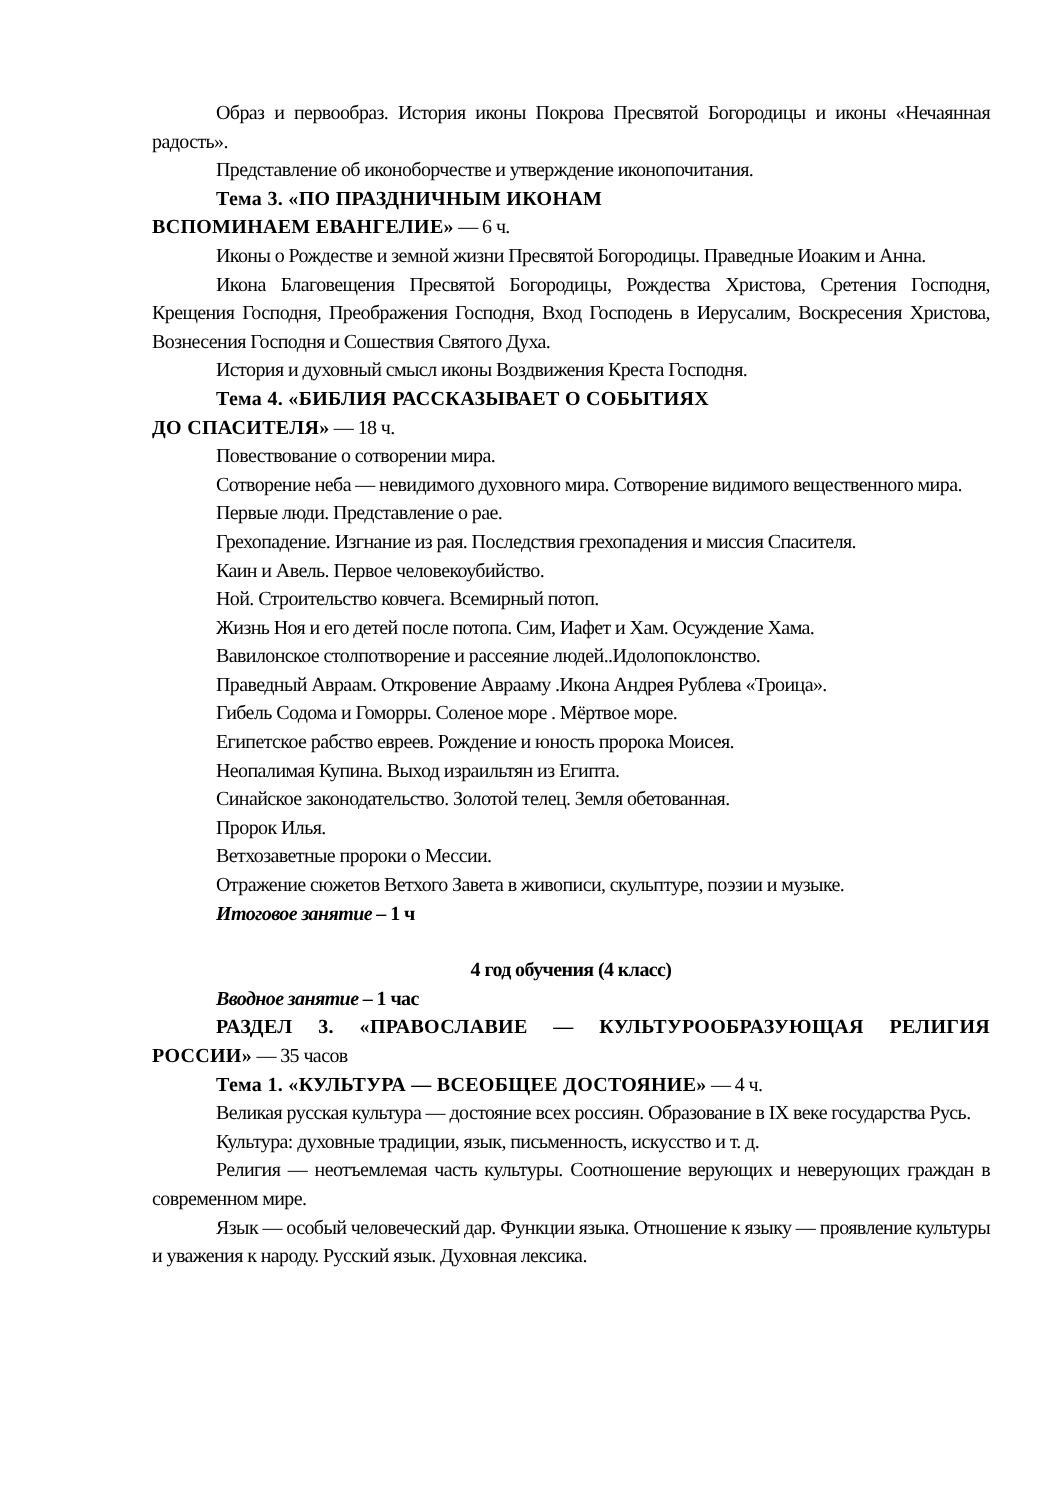Образ и первообраз. История иконы Покрова Пресвятой Богородицы и иконы «Нечаянная радость».
Представление об иконоборчестве и утверждение иконопочитания.
Тема 3. «ПО ПРАЗДНИЧНЫМ ИКОНАМ
ВСПОМИНАЕМ ЕВАНГЕЛИЕ» — 6 ч.
Иконы о Рождестве и земной жизни Пресвятой Богородицы. Праведные Иоаким и Анна.
Икона Благовещения Пресвятой Богородицы, Рождества Христова, Сретения Господня, Крещения Господня, Преображения Господня, Вход Господень в Иерусалим, Воскресения Христова, Вознесения Господня и Сошествия Святого Духа.
История и духовный смысл иконы Воздвижения Креста Господня.
Тема 4. «БИБЛИЯ РАССКАЗЫВАЕТ О СОБЫТИЯХ
ДО СПАСИТЕЛЯ» — 18 ч.
Повествование о сотворении мира.
Сотворение неба — невидимого духовного мира. Сотворение видимого вещественного мира.
Первые люди. Представление о рае.
Грехопадение. Изгнание из рая. Последствия грехопадения и миссия Спасителя.
Каин и Авель. Первое человекоубийство.
Ной. Строительство ковчега. Всемирный потоп.
Жизнь Ноя и его детей после потопа. Сим, Иафет и Хам. Осуждение Хама.
Вавилонское столпотворение и рассеяние людей..Идолопоклонство.
Праведный Авраам. Откровение Аврааму .Икона Андрея Рублева «Троица».
Гибель Содома и Гоморры. Соленое море . Мёртвое море.
Египетское рабство евреев. Рождение и юность пророка Моисея.
Неопалимая Купина. Выход израильтян из Египта.
Синайское законодательство. Золотой телец. Земля обетованная.
Пророк Илья.
Ветхозаветные пророки о Мессии.
Отражение сюжетов Ветхого Завета в живописи, скульптуре, поэзии и музыке.
Итоговое занятие – 1 ч
4 год обучения (4 класс)
Вводное занятие – 1 час
РАЗДЕЛ 3. «ПРАВОСЛАВИЕ — КУЛЬТУРООБРАЗУЮЩАЯ РЕЛИГИЯ РОССИИ» — 35 часов
Тема 1. «КУЛЬТУРА — ВСЕОБЩЕЕ ДОСТОЯНИЕ» — 4 ч.
Великая русская культура — достояние всех россиян. Образование в IX веке государства Русь.
Культура: духовные традиции, язык, письменность, искусство и т. д.
Религия — неотъемлемая часть культуры. Соотношение верующих и неверующих граждан в современном мире.
Язык — особый человеческий дар. Функции языка. Отношение к языку — проявление культуры и уважения к народу. Русский язык. Духовная лексика.